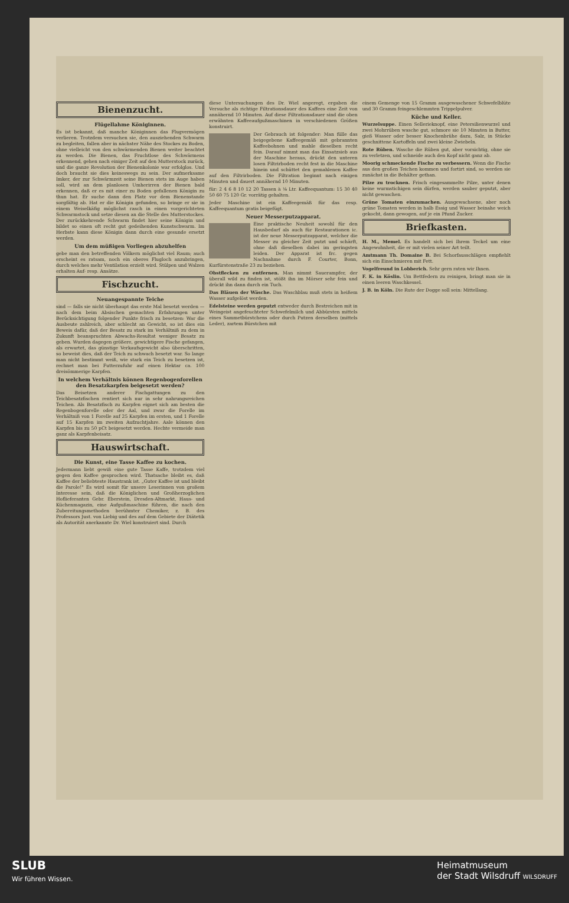Bienenzucht.
Flügellahme Königinnen.
Es ist bekannt, daß manche Königinnen das Flugvermögen verlieren. Trotzdem versuchen sie, den ausziehenden Schwarm zu begleiten, fallen aber in nächster Nähe des Stockes zu Boden, ohne vielleicht von den schwärmenden Bienen weiter beachtet zu werden. Die Bienen, das Fruchtlose des Schwärmens erkennend, gehen nach einiger Zeit auf den Mutterstock zurück, und die ganze Revolution der Bienenkolonie war erfolglos. Und doch braucht sie dies keineswegs zu sein. Der aufmerksame Imker, der zur Schwärmzeit seine Bienen stets im Auge haben soll, wird an dem planlosen Umherirren der Bienen bald erkennen, daß er es mit einer zu Boden gefallenen Königin zu thun hat. Er suche dann den Platz vor dem Bienenstande sorgfältig ab. Hat er die Königin gefunden, so bringe er sie in einem Weiselkäfig möglichst rasch in einen vorgerichteten Schwarmstock und setze diesen an die Stelle des Mutterstockes. Der zurückkehrende Schwarm findet hier seine Königin und bildet so einen oft recht gut gedeihenden Kunstschwarm. Im Herbste kann diese Königin dann durch eine gesunde ersetzt werden.
Um dem müßigen Vorliegen abzuhelfen
gebe man den betreffenden Völkern möglichst viel Raum; auch erscheint es ratsam, noch ein oberes Flugloch anzubringen, durch welches mehr Ventilation erzielt wird. Stülpen und Walzen erhalten Auf- resp. Ansätze.
Fischzucht.
Neuangespannte Teiche
sind — falls sie nicht überhaupt das erste Mal besetzt werden — nach dem beim Absischen gemachten Erfahrungen unter Berücksichtigung folgender Punkte frisch zu besetzen: War die Ausbeute zahlreich, aber schlecht an Gewicht, so ist dies ein Beweis dafür, daß der Besatz zu stark im Verhältniß zu dem in Zukunft beanspruchten Abwachs-Resultat weniger Besatz zu geben. Wurden dagegen größere, gewichtigere Fische gefangen, als erwartet, das günstige Verkaufsgewicht also überschritten, so beweist dies, daß der Teich zu schwach besetzt war. So lange man nicht bestimmt weiß, wie stark ein Teich zu besetzen ist, rechnet man bei Futterzufuhr auf einen Hektar ca. 100 dreisömmerige Karpfen.
In welchem Verhältnis können Regenbogenforellen den Besatzkarpfen beigesetzt werden?
Das Beisetzen anderer Fischgattungen zu den Teichbesatzfischen rentiert sich nur in sehr nahrungsreichen Teichen. Als Besatzfisch zu Karpfen eignet sich am besten die Regenbogenforelle oder der Aal, und zwar die Forelle im Verhältniß von 1 Forelle auf 25 Karpfen im ersten, und 1 Forelle auf 15 Karpfen im zweiten Aufzuchtjahre. Aale können den Karpfen bis zu 50 pCt beigesetzt werden. Hechte vermeide man ganz als Karpfenbeisatz.
Hauswirtschaft.
Die Kunst, eine Tasse Kaffee zu kochen.
Jedermann liebt gewiß eine gute Tasse Kaffe, trotzdem viel gegen den Kaffee gesprochen wird. Thatsache bleibt es, daß Kaffee der beliebteste Haustrank ist. „Guter Kaffee ist und bleibt die Parole!" Es wird somit für unsere Leserinnen von großem Interesse sein, daß die Königlichen und Großherzoglichen Hoflieferanten Gebr. Eberstein, Dresden-Altmarkt, Haus- und Küchenmagazin, eine Aufgußmaschine führen, die nach den Zubereitungsmethoden berühmter Chemiker, z. B. des Professors Just. von Liebig und des auf dem Gebiete der Diätetik als Autorität anerkannte Dr. Wiel konstruiert sind. Durch
diese Untersuchungen des Dr. Wiel angeregt, ergaben die Versuche als richtige Filtrationsdauer des Kaffees eine Zeit von annähernd 10 Minuten. Auf diese Filtrationsdauer sind die oben erwähnten Kaffeeaufgußmaschinen in verschiedenen Größen konstruirt.
Der Gebrauch ist folgender: Man fülle das beigegebene Kaffeegemäß mit gebrannten Kaffeebohnen und mahle dieselben recht fein. Darauf nimmt man das Einsatzsieb aus der Maschine heraus, drückt den unteren losen Filtrirboden recht fest in die Maschine hinein und schüttet den gemahlenen Kaffee auf den Filtrirboden. Die Filtration beginnt nach einigen Minuten und dauert annähernd 10 Minuten.
für: 2 4 6 8 10 12 20 Tassen à ⅛ Ltr. Kaffeequantum: 15 30 40 50 60 75 120 Gr. vorrätig gehalten.
Jeder Maschine ist ein Kaffeegemäß für das resp. Kaffeequantum gratis beigefügt.
Neuer Messerputzapparat.
Eine praktische Neuheit sowohl für den Hausbedarf als auch für Restaurationen ic. ist der neue Messerputzapparat, welcher die Messer zu gleicher Zeit putzt und schärft, ohne daß dieselben dabei im geringsten leiden. Der Apparat ist frc. gegen Nachnahme durch F. Courter, Bonn, Kurfürstenstraße 23 zu beziehen.
Obstflecken zu entfernen. Man nimmt Sauerampfer, der überall wild zu finden ist, stößt ihn im Mörser sehr fein und drückt ihn dann durch ein Tuch.
Das Bläuen der Wäsche. Das Waschblau muß stets in heißem Wasser aufgelöst werden.
Edelsteine werden geputzt entweder durch Bestreichen mit in Weingeist angefeuchteter Schwefelmilch und Abbürsten mittels eines Sammetbürstchens oder durch Putzen derselben (mittels Leder), zartem Bürstchen mit
einem Gemenge von 15 Gramm ausgewaschener Schwefelblüte und 30 Gramm feingeschlemmten Trippelpulver.
Küche und Keller.
Wurzelsuppe. Einen Sellerieknopf, eine Petersilienwurzel und zwei Mohrrüben wasche gut, schmore sie 10 Minuten in Butter, gieß Wasser oder besser Knochenbrühe dazu, Salz, in Stücke geschnittene Kartoffeln und zwei kleine Zwiebeln.
Rote Rüben. Wasche die Rüben gut, aber vorsichtig, ohne sie zu verletzen, und schneide auch den Kopf nicht ganz ab.
Moorig schmeckende Fische zu verbessern. Wenn die Fische aus den großen Teichen kommen und fortirt sind, so werden sie zunächst in die Behälter gethan.
Pilze zu trocknen. Frisch eingesammelte Pilze, unter denen keine wurmstichigen sein dürfen, werden sauber geputzt, aber nicht gewaschen.
Grüne Tomaten einzumachen. Ausgewachsene, aber noch grüne Tomaten werden in halb Essig und Wasser beinahe weich gekocht, dann gewogen, auf je ein Pfund Zucker.
Briefkasten.
H. M., Memel. Es handelt sich bei Ihrem Teckel um eine Angewohnheit, die er mit vielen seiner Art teilt.
Amtmann Th. Domaine B. Bei Schorfausschlägen empfiehlt sich ein Einschmieren mit Fett.
Vogelfreund in Lobberich. Sehr gern raten wir Ihnen.
F. K. in Köslin. Um Bettfedern zu reinigen, bringt man sie in einen leeren Waschkessel.
J. B. in Köln. Die Rute der Dogge soll sein: Mittellang.
SLUB
Wir führen Wissen.
Heimatmuseum
der Stadt Wilsdruff WILSDRUFF